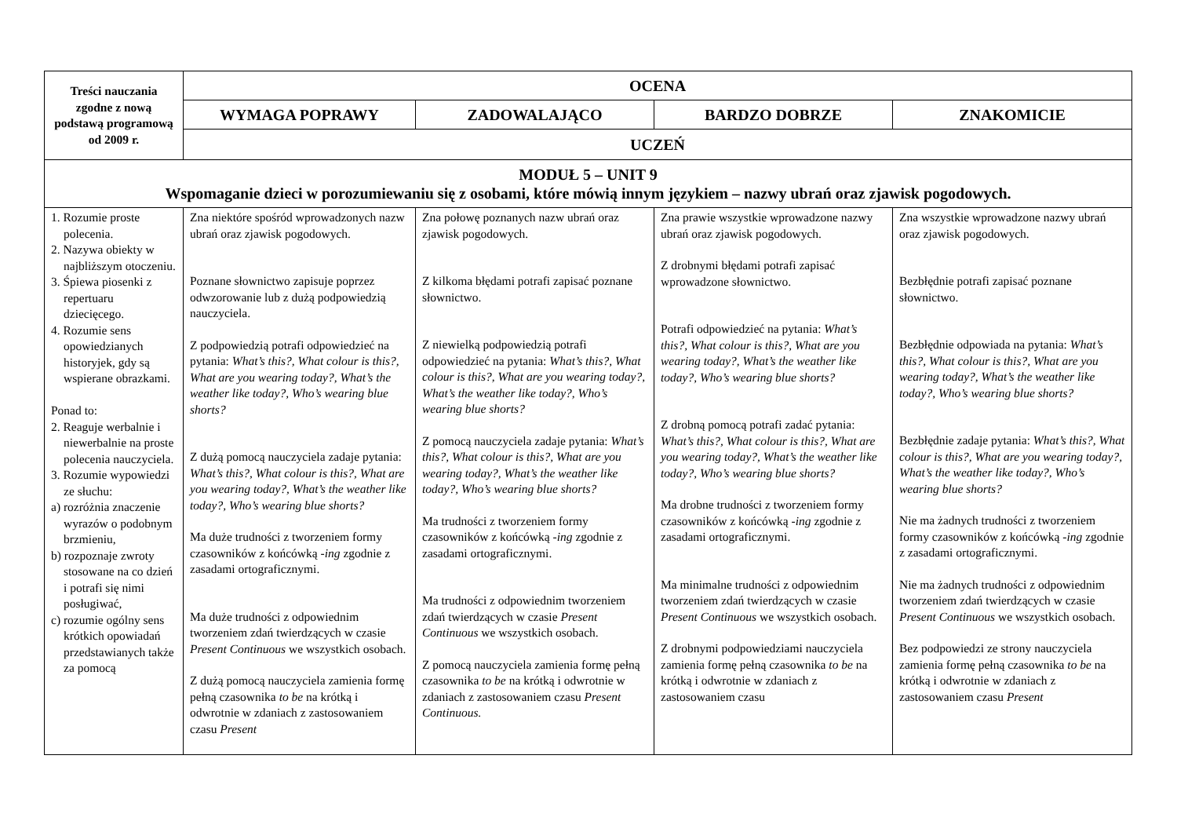| Treści nauczania zgodne z nową podstawą programową od 2009 r. | OCENA | | | |
| --- | --- | --- | --- | --- |
| | WYMAGA POPRAWY | ZADOWALAJĄCO | BARDZO DOBRZE | ZNAKOMICIE |
| | UCZEŃ | | | |
| MODUŁ 5 – UNIT 9 Wspomaganie dzieci w porozumiewaniu się z osobami, które mówią innym językiem – nazwy ubrań oraz zjawisk pogodowych. | | | | |
| 1. Rozumie proste polecenia. 2. Nazywa obiekty w najbliższym otoczeniu. 3. Śpiewa piosenki z repertuaru dziecięcego. 4. Rozumie sens opowiedzianych historyjek, gdy są wspierane obrazkami. Ponad to: 2. Reaguje werbalnie i niewerbalnie na proste polecenia nauczyciela. 3. Rozumie wypowiedzi ze słuchu: a) rozróżnia znaczenie wyrazów o podobnym brzmieniu, b) rozpoznaje zwroty stosowane na co dzień i potrafi się nimi posługiwać, c) rozumie ogólny sens krótkich opowiadań przedstawianych także za pomocą | Zna niektóre spośród wprowadzonych nazw ubrań oraz zjawisk pogodowych. Poznane słownictwo zapisuje poprzez odwzorowanie lub z dużą podpowiedzią nauczyciela. Z podpowiedzią potrafi odpowiedzieć na pytania: What’s this?, What colour is this?, What are you wearing today?, What’s the weather like today?, Who’s wearing blue shorts? Z dużą pomocą nauczyciela zadaje pytania: What’s this?, What colour is this?, What are you wearing today?, What’s the weather like today?, Who’s wearing blue shorts? Ma duże trudności z tworzeniem formy czasowników z końcówką -ing zgodnie z zasadami ortograficznymi. Ma duże trudności z odpowiednim tworzeniem zdań twierdzących w czasie Present Continuous we wszystkich osobach. Z dużą pomocą nauczyciela zamienia formę pełną czasownika to be na krótką i odwrotnie w zdaniach z zastosowaniem czasu Present | Zna połowę poznanych nazw ubrań oraz zjawisk pogodowych. Z kilkoma błędami potrafi zapisać poznane słownictwo. Z niewielką podpowiedzią potrafi odpowiedzieć na pytania: What’s this?, What colour is this?, What are you wearing today?, What’s the weather like today?, Who’s wearing blue shorts? Z pomocą nauczyciela zadaje pytania: What’s this?, What colour is this?, What are you wearing today?, What’s the weather like today?, Who’s wearing blue shorts? Ma trudności z tworzeniem formy czasowników z końcówką -ing zgodnie z zasadami ortograficznymi. Ma trudności z odpowiednim tworzeniem zdań twierdzących w czasie Present Continuous we wszystkich osobach. Z pomocą nauczyciela zamienia formę pełną czasownika to be na krótką i odwrotnie w zdaniach z zastosowaniem czasu Present Continuous. | Zna prawie wszystkie wprowadzone nazwy ubrań oraz zjawisk pogodowych. Z drobnymi błędami potrafi zapisać wprowadzone słownictwo. Potrafi odpowiedzieć na pytania: What’s this?, What colour is this?, What are you wearing today?, What’s the weather like today?, Who’s wearing blue shorts? Z drobną pomocą potrafi zadać pytania: What’s this?, What colour is this?, What are you wearing today?, What’s the weather like today?, Who’s wearing blue shorts? Ma drobne trudności z tworzeniem formy czasowników z końcówką -ing zgodnie z zasadami ortograficznymi. Ma minimalne trudności z odpowiednim tworzeniem zdań twierdzących w czasie Present Continuous we wszystkich osobach. Z drobnymi podpowiedziami nauczyciela zamienia formę pełną czasownika to be na krótką i odwrotnie w zdaniach z zastosowaniem czasu | Zna wszystkie wprowadzone nazwy ubrań oraz zjawisk pogodowych. Bezbłędnie potrafi zapisać poznane słownictwo. Bezbłędnie odpowiada na pytania: What’s this?, What colour is this?, What are you wearing today?, What’s the weather like today?, Who’s wearing blue shorts? Bezbłędnie zadaje pytania: What’s this?, What colour is this?, What are you wearing today?, What’s the weather like today?, Who’s wearing blue shorts? Nie ma żadnych trudności z tworzeniem formy czasowników z końcówką -ing zgodnie z zasadami ortograficznymi. Nie ma żadnych trudności z odpowiednim tworzeniem zdań twierdzących w czasie Present Continuous we wszystkich osobach. Bez podpowiedzi ze strony nauczyciela zamienia formę pełną czasownika to be na krótką i odwrotnie w zdaniach z zastosowaniem czasu Present |